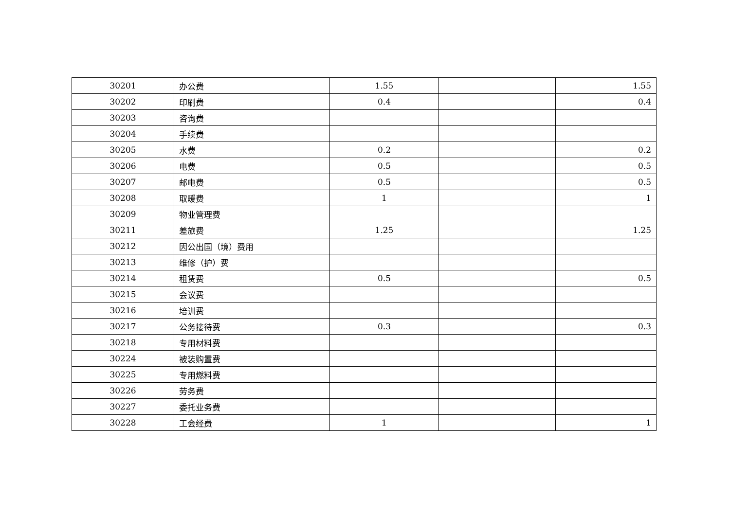| 30201 | 办公费 | 1.55 | | 1.55 |
| 30202 | 印刷费 | 0.4 | | 0.4 |
| 30203 | 咨询费 | | | |
| 30204 | 手续费 | | | |
| 30205 | 水费 | 0.2 | | 0.2 |
| 30206 | 电费 | 0.5 | | 0.5 |
| 30207 | 邮电费 | 0.5 | | 0.5 |
| 30208 | 取暖费 | 1 | | 1 |
| 30209 | 物业管理费 | | | |
| 30211 | 差旅费 | 1.25 | | 1.25 |
| 30212 | 因公出国（境）费用 | | | |
| 30213 | 维修（护）费 | | | |
| 30214 | 租赁费 | 0.5 | | 0.5 |
| 30215 | 会议费 | | | |
| 30216 | 培训费 | | | |
| 30217 | 公务接待费 | 0.3 | | 0.3 |
| 30218 | 专用材料费 | | | |
| 30224 | 被装购置费 | | | |
| 30225 | 专用燃料费 | | | |
| 30226 | 劳务费 | | | |
| 30227 | 委托业务费 | | | |
| 30228 | 工会经费 | 1 | | 1 |